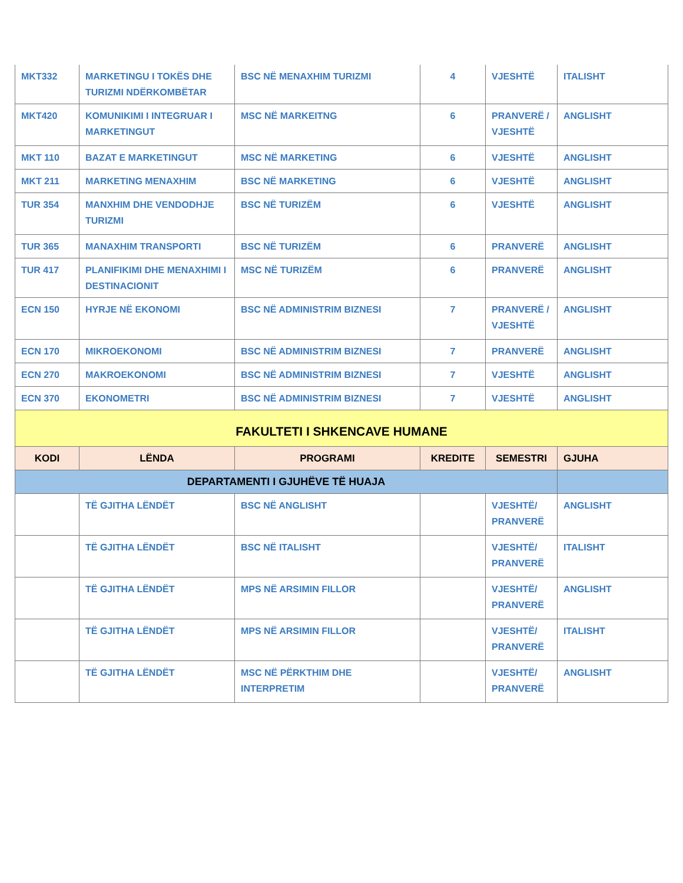| MKT332 | MARKETINGU I TOKËS DHE TURIZMI NDËRKOMBËTAR | BSC NË MENAXHIM TURIZMI | 4 | VJESHTË | ITALISHT |
| MKT420 | KOMUNIKIMI I INTEGRUAR I MARKETINGUT | MSC NË MARKEITNG | 6 | PRANVERË / VJESHTË | ANGLISHT |
| MKT 110 | BAZAT E MARKETINGUT | MSC NË MARKETING | 6 | VJESHTË | ANGLISHT |
| MKT 211 | MARKETING MENAXHIM | BSC NË MARKETING | 6 | VJESHTË | ANGLISHT |
| TUR 354 | MANXHIM DHE VENDODHJE TURIZMI | BSC NË TURIZËM | 6 | VJESHTË | ANGLISHT |
| TUR 365 | MANAXHIM TRANSPORTI | BSC NË TURIZËM | 6 | PRANVERË | ANGLISHT |
| TUR 417 | PLANIFIKIMI DHE MENAXHIMI I DESTINACIONIT | MSC NË TURIZËM | 6 | PRANVERË | ANGLISHT |
| ECN 150 | HYRJE NË EKONOMI | BSC NË ADMINISTRIM BIZNESI | 7 | PRANVERË / VJESHTË | ANGLISHT |
| ECN 170 | MIKROEKONOMI | BSC NË ADMINISTRIM BIZNESI | 7 | PRANVERË | ANGLISHT |
| ECN 270 | MAKROEKONOMI | BSC NË ADMINISTRIM BIZNESI | 7 | VJESHTË | ANGLISHT |
| ECN 370 | EKONOMETRI | BSC NË ADMINISTRIM BIZNESI | 7 | VJESHTË | ANGLISHT |
| FAKULTETI I SHKENCAVE HUMANE | | | | | |
| KODI | LËNDA | PROGRAMI | KREDITE | SEMESTRI | GJUHA |
| DEPARTAMENTI I GJUHËVE TË HUAJA | | | | | |
| | TË GJITHA LËNDËT | BSC NË ANGLISHT | | VJESHTË/ PRANVERË | ANGLISHT |
| | TË GJITHA LËNDËT | BSC NË ITALISHT | | VJESHTË/ PRANVERË | ITALISHT |
| | TË GJITHA LËNDËT | MPS NË ARSIMIN FILLOR | | VJESHTË/ PRANVERË | ANGLISHT |
| | TË GJITHA LËNDËT | MPS NË ARSIMIN FILLOR | | VJESHTË/ PRANVERË | ITALISHT |
| | TË GJITHA LËNDËT | MSC NË PËRKTHIM DHE INTERPRETIM | | VJESHTË/ PRANVERË | ANGLISHT |